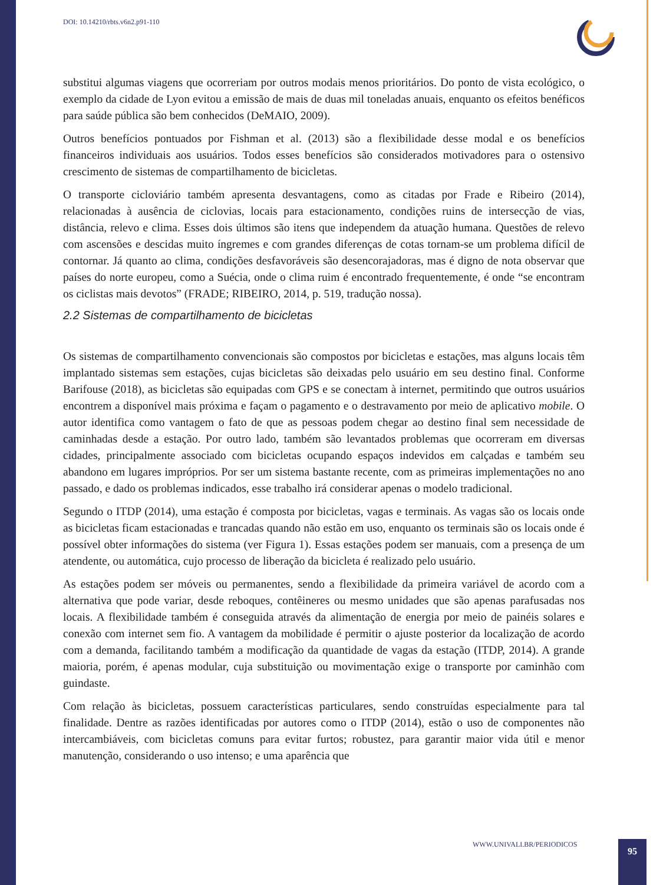DOI: 10.14210/rbts.v6n2.p91-110
substitui algumas viagens que ocorreriam por outros modais menos prioritários. Do ponto de vista ecológico, o exemplo da cidade de Lyon evitou a emissão de mais de duas mil toneladas anuais, enquanto os efeitos benéficos para saúde pública são bem conhecidos (DeMAIO, 2009).
Outros benefícios pontuados por Fishman et al. (2013) são a flexibilidade desse modal e os benefícios financeiros individuais aos usuários. Todos esses benefícios são considerados motivadores para o ostensivo crescimento de sistemas de compartilhamento de bicicletas.
O transporte cicloviário também apresenta desvantagens, como as citadas por Frade e Ribeiro (2014), relacionadas à ausência de ciclovias, locais para estacionamento, condições ruins de intersecção de vias, distância, relevo e clima. Esses dois últimos são itens que independem da atuação humana. Questões de relevo com ascensões e descidas muito íngremes e com grandes diferenças de cotas tornam-se um problema difícil de contornar. Já quanto ao clima, condições desfavoráveis são desencorajadoras, mas é digno de nota observar que países do norte europeu, como a Suécia, onde o clima ruim é encontrado frequentemente, é onde “se encontram os ciclistas mais devotos” (FRADE; RIBEIRO, 2014, p. 519, tradução nossa).
2.2 Sistemas de compartilhamento de bicicletas
Os sistemas de compartilhamento convencionais são compostos por bicicletas e estações, mas alguns locais têm implantado sistemas sem estações, cujas bicicletas são deixadas pelo usuário em seu destino final. Conforme Barifouse (2018), as bicicletas são equipadas com GPS e se conectam à internet, permitindo que outros usuários encontrem a disponível mais próxima e façam o pagamento e o destravamento por meio de aplicativo mobile. O autor identifica como vantagem o fato de que as pessoas podem chegar ao destino final sem necessidade de caminhadas desde a estação. Por outro lado, também são levantados problemas que ocorreram em diversas cidades, principalmente associado com bicicletas ocupando espaços indevidos em calçadas e também seu abandono em lugares impróprios. Por ser um sistema bastante recente, com as primeiras implementações no ano passado, e dado os problemas indicados, esse trabalho irá considerar apenas o modelo tradicional.
Segundo o ITDP (2014), uma estação é composta por bicicletas, vagas e terminais. As vagas são os locais onde as bicicletas ficam estacionadas e trancadas quando não estão em uso, enquanto os terminais são os locais onde é possível obter informações do sistema (ver Figura 1). Essas estações podem ser manuais, com a presença de um atendente, ou automática, cujo processo de liberação da bicicleta é realizado pelo usuário.
As estações podem ser móveis ou permanentes, sendo a flexibilidade da primeira variável de acordo com a alternativa que pode variar, desde reboques, contêineres ou mesmo unidades que são apenas parafusadas nos locais. A flexibilidade também é conseguida através da alimentação de energia por meio de painéis solares e conexão com internet sem fio. A vantagem da mobilidade é permitir o ajuste posterior da localização de acordo com a demanda, facilitando também a modificação da quantidade de vagas da estação (ITDP, 2014). A grande maioria, porém, é apenas modular, cuja substituição ou movimentação exige o transporte por caminhão com guindaste.
Com relação às bicicletas, possuem características particulares, sendo construídas especialmente para tal finalidade. Dentre as razões identificadas por autores como o ITDP (2014), estão o uso de componentes não intercambiáveis, com bicicletas comuns para evitar furtos; robustez, para garantir maior vida útil e menor manutenção, considerando o uso intenso; e uma aparência que
WWW.UNIVALI.BR/PERIODICOS 95